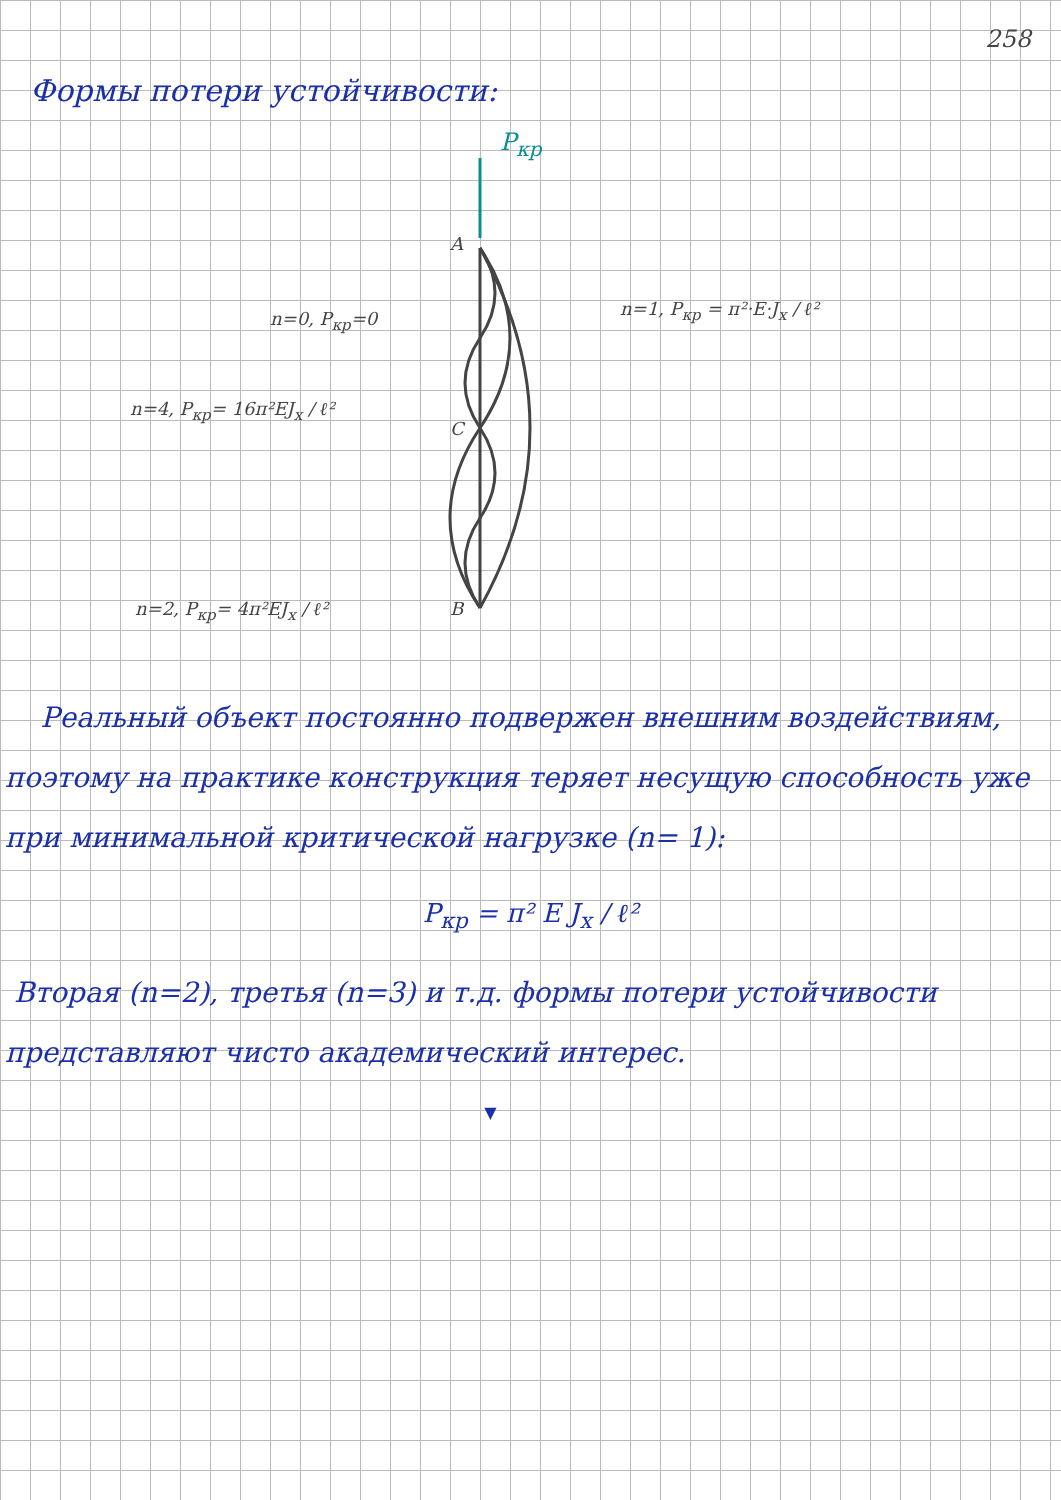258
Формы потери устойчивости:
P<sub>кр</sub>
A
C
B
n=0, P<sub>кр</sub>=0 n=1, P<sub>кр</sub> = π²·E·J<sub>x</sub> / ℓ²
n=4, P<sub>кр</sub>= 16π²EJ<sub>x</sub> / ℓ²
n=2, P<sub>кр</sub>= 4π²EJ<sub>x</sub> / ℓ²
Реальный объект постоянно подвержен внешним воздействиям, поэтому на практике конструкция теряет несущую способность уже при минимальной критической нагрузке (n= 1):
P<sub>кр</sub> = π² E J<sub>x</sub> / ℓ²
Вторая (n=2), третья (n=3) и т.д. формы потери устойчивости представляют чисто академический интерес.
▼